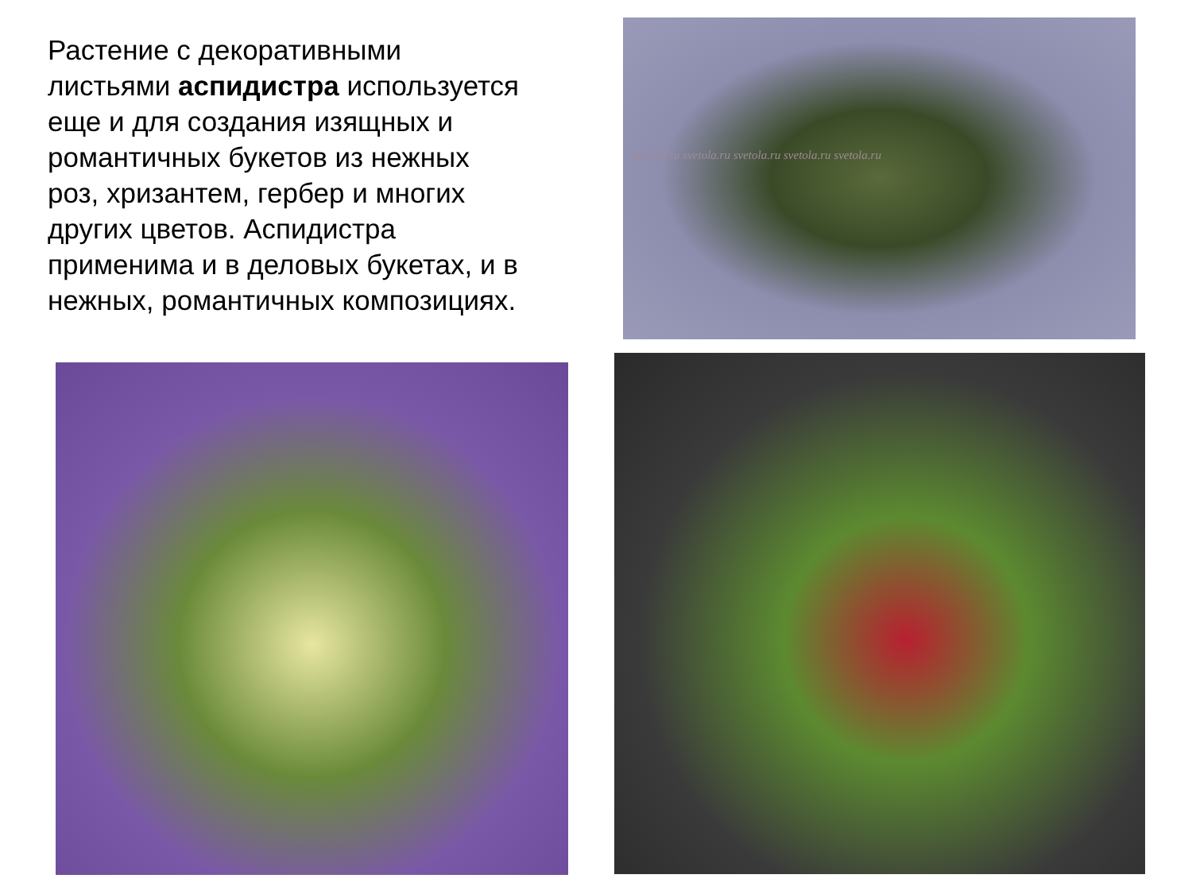Растение с декоративными листьями аспидистра используется еще и для создания изящных и романтичных букетов из нежных роз, хризантем, гербер и многих других цветов. Аспидистра применима и в деловых букетах, и в нежных, романтичных композициях.
svetola.ru svetola.ru svetola.ru svetola.ru svetola.ru